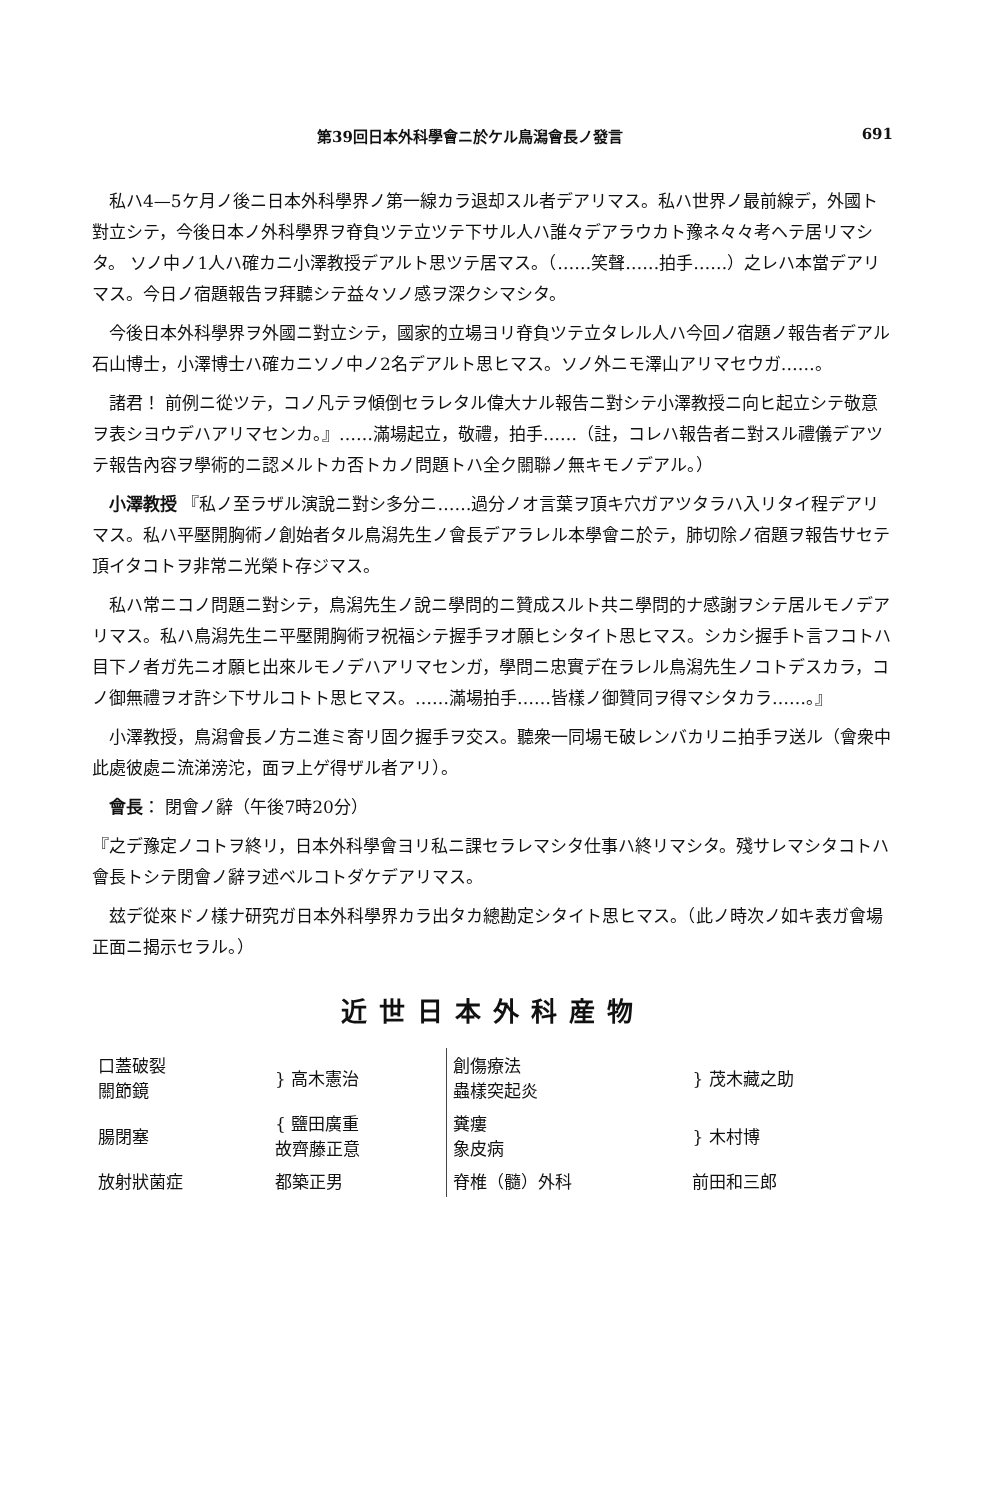第39回日本外科學會ニ於ケル鳥潟會長ノ發言 691
私ハ4—5ケ月ノ後ニ日本外科學界ノ第一線カラ退却スル者デアリマス。私ハ世界ノ最前線デ，外國ト對立シテ，今後日本ノ外科學界ヲ脊負ツテ立ツテ下サル人ハ誰々デアラウカト豫ネ々々考ヘテ居リマシタ。 ソノ中ノ1人ハ確カニ小澤教授デアルト思ツテ居マス。（……笑聲……拍手……）之レハ本當デアリマス。今日ノ宿題報告ヲ拜聽シテ益々ソノ感ヲ深クシマシタ。
今後日本外科學界ヲ外國ニ對立シテ，國家的立場ヨリ脊負ツテ立タレル人ハ今回ノ宿題ノ報告者デアル石山博士，小澤博士ハ確カニソノ中ノ2名デアルト思ヒマス。ソノ外ニモ澤山アリマセウガ……。
諸君！ 前例ニ從ツテ，コノ凡テヲ傾倒セラレタル偉大ナル報告ニ對シテ小澤教授ニ向ヒ起立シテ敬意ヲ表シヨウデハアリマセンカ。』……滿場起立，敬禮，拍手……（註，コレハ報告者ニ對スル禮儀デアツテ報告內容ヲ學術的ニ認メルトカ否トカノ問題トハ全ク關聯ノ無キモノデアル。）
小澤教授 『私ノ至ラザル演說ニ對シ多分ニ……過分ノオ言葉ヲ頂キ穴ガアツタラハ入リタイ程デアリマス。私ハ平壓開胸術ノ創始者タル鳥潟先生ノ會長デアラレル本學會ニ於テ，肺切除ノ宿題ヲ報告サセテ頂イタコトヲ非常ニ光榮ト存ジマス。
私ハ常ニコノ問題ニ對シテ，鳥潟先生ノ說ニ學問的ニ贊成スルト共ニ學問的ナ感謝ヲシテ居ルモノデアリマス。私ハ鳥潟先生ニ平壓開胸術ヲ祝福シテ握手ヲオ願ヒシタイト思ヒマス。シカシ握手ト言フコトハ目下ノ者ガ先ニオ願ヒ出來ルモノデハアリマセンガ，學問ニ忠實デ在ラレル鳥潟先生ノコトデスカラ，コノ御無禮ヲオ許シ下サルコトト思ヒマス。……滿場拍手……皆樣ノ御贊同ヲ得マシタカラ……。』
小澤教授，鳥潟會長ノ方ニ進ミ寄リ固ク握手ヲ交ス。聽衆一同場モ破レンバカリニ拍手ヲ送ル（會衆中此處彼處ニ流涕滂沱，面ヲ上ゲ得ザル者アリ）。
會長： 閉會ノ辭（午後7時20分）
『之デ豫定ノコトヲ終リ，日本外科學會ヨリ私ニ課セラレマシタ仕事ハ終リマシタ。殘サレマシタコトハ會長トシテ閉會ノ辭ヲ述ベルコトダケデアリマス。
玆デ從來ドノ樣ナ研究ガ日本外科學界カラ出タカ總勘定シタイト思ヒマス。（此ノ時次ノ如キ表ガ會場正面ニ揭示セラル。）
近世日本外科産物
| 口蓋破裂 關節鏡 | } 高木憲治 | 創傷療法 蟲樣突起炎 | } 茂木藏之助 |
| 腸閉塞 | { 鹽田廣重 故齊藤正意 | 糞瘻 象皮病 | } 木村博 |
| 放射狀菌症 | 都築正男 | 脊椎（髓）外科 | 前田和三郎 |